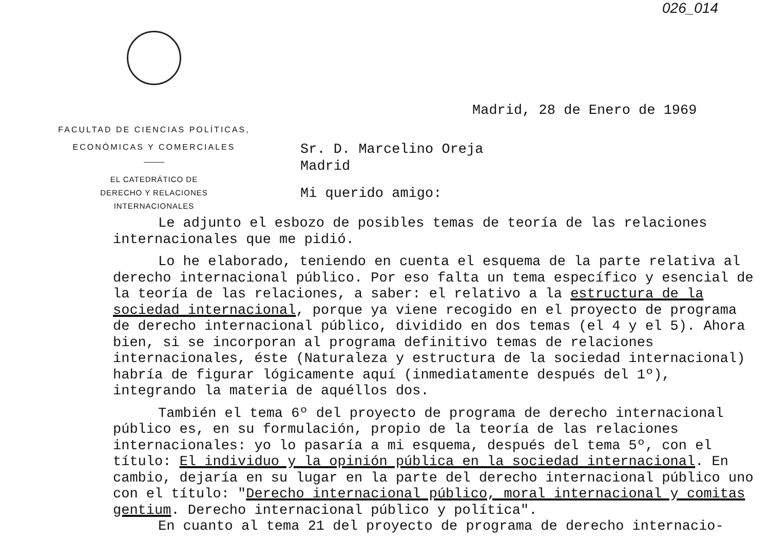026_014
FACULTAD DE CIENCIAS POLÍTICAS,
ECONÓMICAS Y COMERCIALES
EL CATEDRÁTICO DE
DERECHO Y RELACIONES
INTERNACIONALES
Madrid, 28 de Enero de 1969
Sr. D. Marcelino Oreja
Madrid
Mi querido amigo:
Le adjunto el esbozo de posibles temas de teoría de las relaciones internacionales que me pidió.
Lo he elaborado, teniendo en cuenta el esquema de la parte relativa al derecho internacional público. Por eso falta un tema específico y esencial de la teoría de las relaciones, a saber: el relativo a la estructura de la sociedad internacional, porque ya viene recogido en el proyecto de programa de derecho internacional público, dividido en dos temas (el 4 y el 5). Ahora bien, si se incorporan al programa definitivo temas de relaciones internacionales, éste (Naturaleza y estructura de la sociedad internacional) habría de figurar lógicamente aquí (inmediatamente después del 1º), integrando la materia de aquéllos dos.
También el tema 6º del proyecto de programa de derecho internacional público es, en su formulación, propio de la teoría de las relaciones internacionales: yo lo pasaría a mi esquema, después del tema 5º, con el título: El individuo y la opinión pública en la sociedad internacional. En cambio, dejaría en su lugar en la parte del derecho internacional público uno con el título: "Derecho internacional público, moral internacional y comitas gentium. Derecho internacional público y política".
En cuanto al tema 21 del proyecto de programa de derecho internacio-